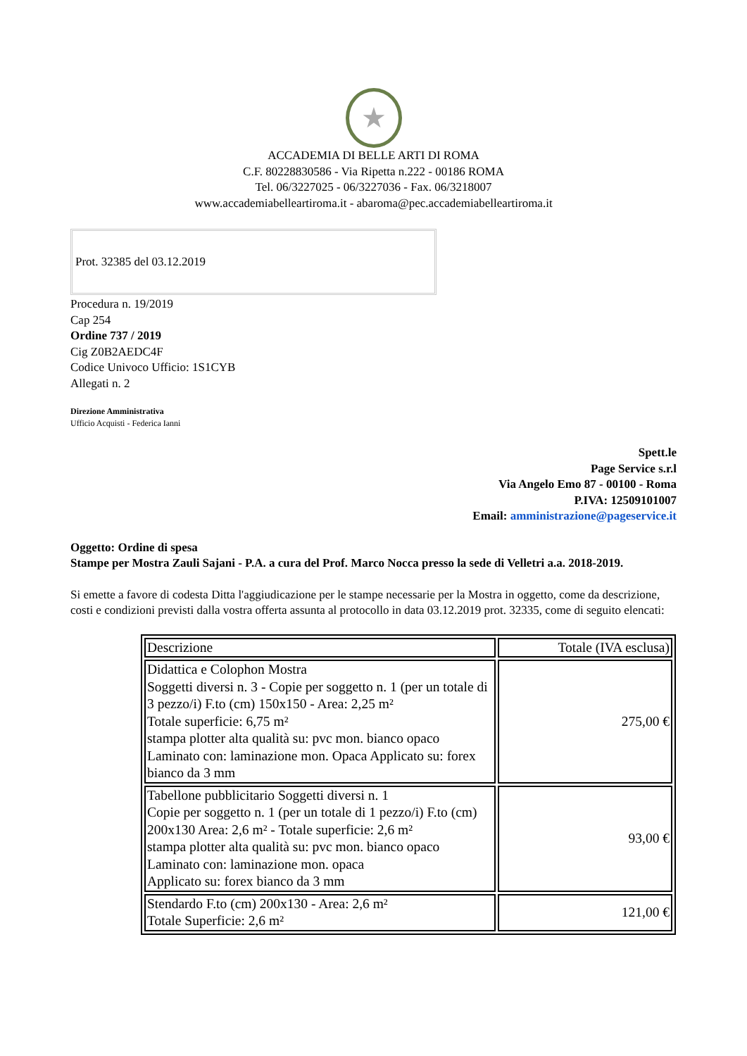★
ACCADEMIA DI BELLE ARTI DI ROMA
C.F. 80228830586 - Via Ripetta n.222 - 00186 ROMA
Tel. 06/3227025 - 06/3227036 - Fax. 06/3218007
www.accademiabelleartiroma.it - abaroma@pec.accademiabelleartiroma.it
Prot. 32385 del 03.12.2019
Procedura n. 19/2019
Cap 254
Ordine 737 / 2019
Cig Z0B2AEDC4F
Codice Univoco Ufficio: 1S1CYB
Allegati n. 2
Direzione Amministrativa
Ufficio Acquisti - Federica Ianni
Spett.le
Page Service s.r.l
Via Angelo Emo 87 - 00100 - Roma
P.IVA: 12509101007
Email: amministrazione@pageservice.it
Oggetto: Ordine di spesa
Stampe per Mostra Zauli Sajani - P.A. a cura del Prof. Marco Nocca presso la sede di Velletri a.a. 2018-2019.
Si emette a favore di codesta Ditta l'aggiudicazione per le stampe necessarie per la Mostra in oggetto, come da descrizione, costi e condizioni previsti dalla vostra offerta assunta al protocollo in data 03.12.2019 prot. 32335, come di seguito elencati:
| Descrizione | Totale (IVA esclusa) |
| --- | --- |
| Didattica e Colophon Mostra Soggetti diversi n. 3 - Copie per soggetto n. 1 (per un totale di 3 pezzo/i) F.to (cm) 150x150 - Area: 2,25 m² Totale superficie: 6,75 m² stampa plotter alta qualità su: pvc mon. bianco opaco Laminato con: laminazione mon. Opaca Applicato su: forex bianco da 3 mm | 275,00 € |
| Tabellone pubblicitario Soggetti diversi n. 1 Copie per soggetto n. 1 (per un totale di 1 pezzo/i) F.to (cm) 200x130 Area: 2,6 m² - Totale superficie: 2,6 m² stampa plotter alta qualità su: pvc mon. bianco opaco Laminato con: laminazione mon. opaca Applicato su: forex bianco da 3 mm | 93,00 € |
| Stendardo F.to (cm) 200x130 - Area: 2,6 m² Totale Superficie: 2,6 m² | 121,00 € |